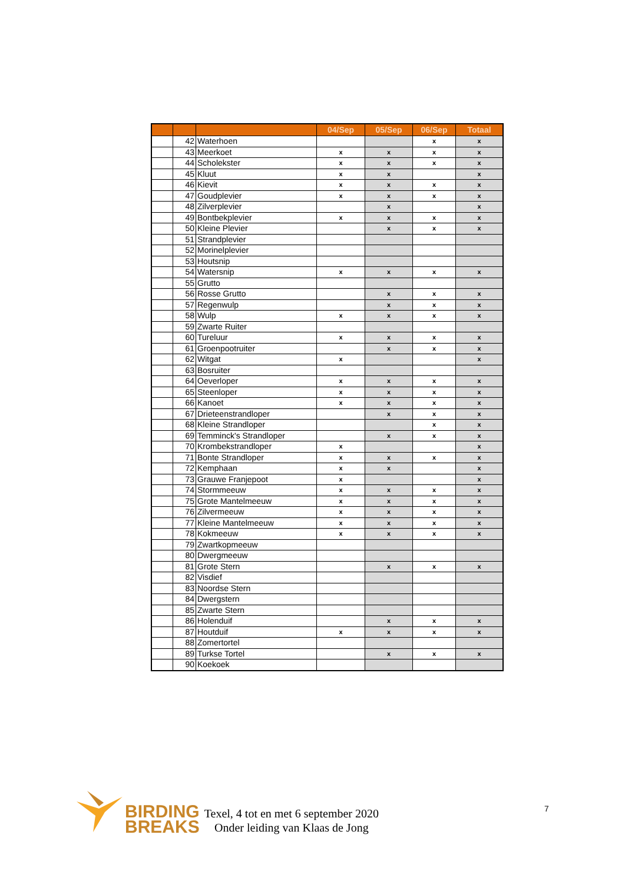| | | | 04/Sep | 05/Sep | 06/Sep | Totaal |
| --- | --- | --- | --- | --- | --- | --- |
| | 42 | Waterhoen | | | x | x |
| | 43 | Meerkoet | x | x | x | x |
| | 44 | Scholekster | x | x | x | x |
| | 45 | Kluut | x | x | | x |
| | 46 | Kievit | x | x | x | x |
| | 47 | Goudplevier | x | x | x | x |
| | 48 | Zilverplevier | | x | | x |
| | 49 | Bontbekplevier | x | x | x | x |
| | 50 | Kleine Plevier | | x | x | x |
| | 51 | Strandplevier | | | | |
| | 52 | Morinelplevier | | | | |
| | 53 | Houtsnip | | | | |
| | 54 | Watersnip | x | x | x | x |
| | 55 | Grutto | | | | |
| | 56 | Rosse Grutto | | x | x | x |
| | 57 | Regenwulp | | x | x | x |
| | 58 | Wulp | x | x | x | x |
| | 59 | Zwarte Ruiter | | | | |
| | 60 | Tureluur | x | x | x | x |
| | 61 | Groenpootruiter | | x | x | x |
| | 62 | Witgat | x | | | x |
| | 63 | Bosruiter | | | | |
| | 64 | Oeverloper | x | x | x | x |
| | 65 | Steenloper | x | x | x | x |
| | 66 | Kanoet | x | x | x | x |
| | 67 | Drieteenstrandloper | | x | x | x |
| | 68 | Kleine Strandloper | | | x | x |
| | 69 | Temminck's Strandloper | | x | x | x |
| | 70 | Krombekstrandloper | x | | | x |
| | 71 | Bonte Strandloper | x | x | x | x |
| | 72 | Kemphaan | x | x | | x |
| | 73 | Grauwe Franjepoot | x | | | x |
| | 74 | Stormmeeuw | x | x | x | x |
| | 75 | Grote Mantelmeeuw | x | x | x | x |
| | 76 | Zilvermeeuw | x | x | x | x |
| | 77 | Kleine Mantelmeeuw | x | x | x | x |
| | 78 | Kokmeeuw | x | x | x | x |
| | 79 | Zwartkopmeeuw | | | | |
| | 80 | Dwergmeeuw | | | | |
| | 81 | Grote Stern | | x | x | x |
| | 82 | Visdief | | | | |
| | 83 | Noordse Stern | | | | |
| | 84 | Dwergstern | | | | |
| | 85 | Zwarte Stern | | | | |
| | 86 | Holenduif | | x | x | x |
| | 87 | Houtduif | x | x | x | x |
| | 88 | Zomertortel | | | | |
| | 89 | Turkse Tortel | | x | x | x |
| | 90 | Koekoek | | | | |
BIRDING
BREAKS
Texel, 4 tot en met 6 september 2020
Onder leiding van Klaas de Jong
7